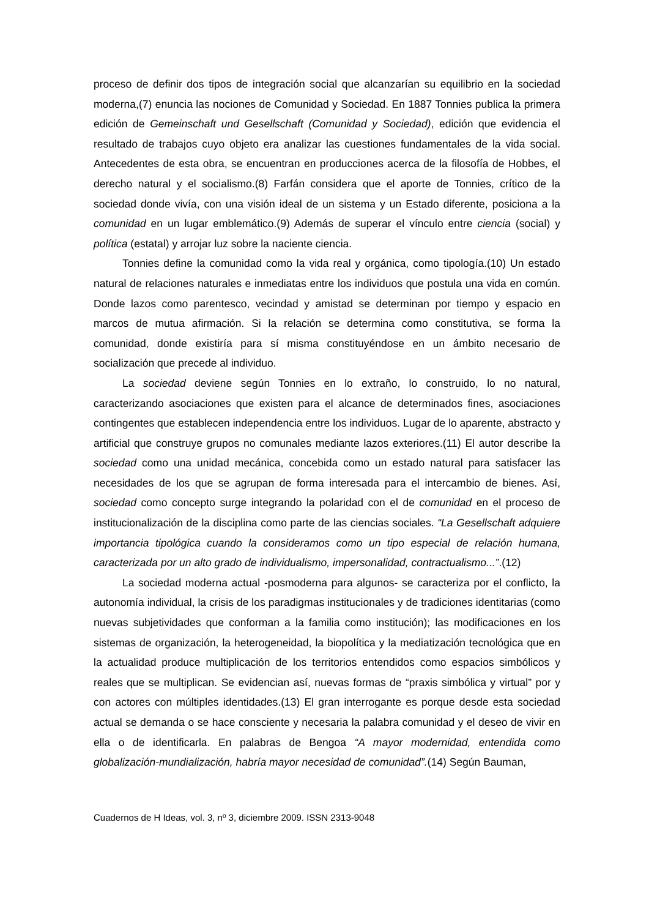proceso de definir dos tipos de integración social que alcanzarían su equilibrio en la sociedad moderna,(7) enuncia las nociones de Comunidad y Sociedad. En 1887 Tonnies publica la primera edición de Gemeinschaft und Gesellschaft (Comunidad y Sociedad), edición que evidencia el resultado de trabajos cuyo objeto era analizar las cuestiones fundamentales de la vida social. Antecedentes de esta obra, se encuentran en producciones acerca de la filosofía de Hobbes, el derecho natural y el socialismo.(8) Farfán considera que el aporte de Tonnies, crítico de la sociedad donde vivía, con una visión ideal de un sistema y un Estado diferente, posiciona a la comunidad en un lugar emblemático.(9) Además de superar el vínculo entre ciencia (social) y política (estatal) y arrojar luz sobre la naciente ciencia.
Tonnies define la comunidad como la vida real y orgánica, como tipología.(10) Un estado natural de relaciones naturales e inmediatas entre los individuos que postula una vida en común. Donde lazos como parentesco, vecindad y amistad se determinan por tiempo y espacio en marcos de mutua afirmación. Si la relación se determina como constitutiva, se forma la comunidad, donde existiría para sí misma constituyéndose en un ámbito necesario de socialización que precede al individuo.
La sociedad deviene según Tonnies en lo extraño, lo construido, lo no natural, caracterizando asociaciones que existen para el alcance de determinados fines, asociaciones contingentes que establecen independencia entre los individuos. Lugar de lo aparente, abstracto y artificial que construye grupos no comunales mediante lazos exteriores.(11) El autor describe la sociedad como una unidad mecánica, concebida como un estado natural para satisfacer las necesidades de los que se agrupan de forma interesada para el intercambio de bienes. Así, sociedad como concepto surge integrando la polaridad con el de comunidad en el proceso de institucionalización de la disciplina como parte de las ciencias sociales. “La Gesellschaft adquiere importancia tipológica cuando la consideramos como un tipo especial de relación humana, caracterizada por un alto grado de individualismo, impersonalidad, contractualismo...”.(12)
La sociedad moderna actual -posmoderna para algunos- se caracteriza por el conflicto, la autonomía individual, la crisis de los paradigmas institucionales y de tradiciones identitarias (como nuevas subjetividades que conforman a la familia como institución); las modificaciones en los sistemas de organización, la heterogeneidad, la biopolítica y la mediatización tecnológica que en la actualidad produce multiplicación de los territorios entendidos como espacios simbólicos y reales que se multiplican. Se evidencian así, nuevas formas de “praxis simbólica y virtual” por y con actores con múltiples identidades.(13) El gran interrogante es porque desde esta sociedad actual se demanda o se hace consciente y necesaria la palabra comunidad y el deseo de vivir en ella o de identificarla. En palabras de Bengoa “A mayor modernidad, entendida como globalización-mundialización, habría mayor necesidad de comunidad”.(14) Según Bauman,
Cuadernos de H Ideas, vol. 3, nº 3, diciembre 2009. ISSN 2313-9048